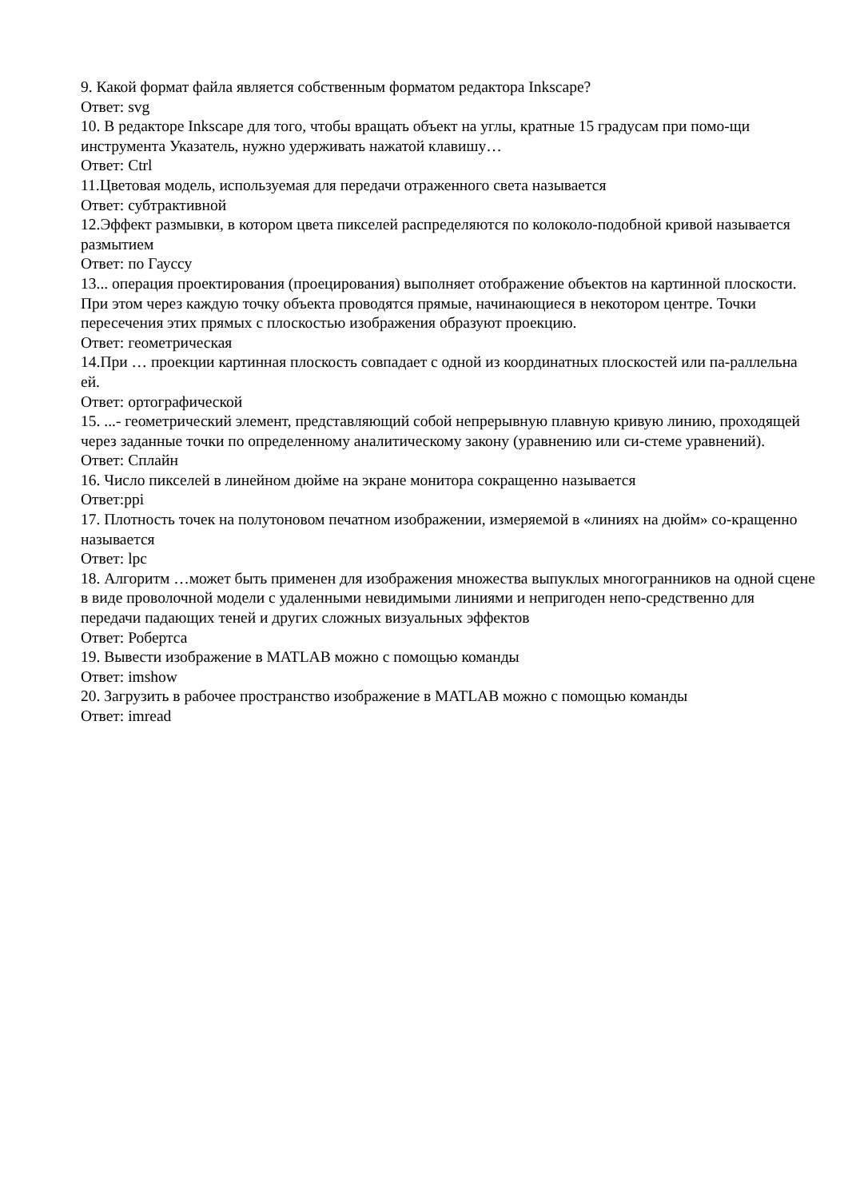9. Какой формат файла является собственным форматом редактора Inkscape?
Ответ: svg
10. В редакторе Inkscape для того, чтобы вращать объект на углы, кратные 15 градусам при помо-щи инструмента Указатель, нужно удерживать нажатой клавишу…
Ответ: Ctrl
11.Цветовая модель, используемая для передачи отраженного света называется
Ответ: субтрактивной
12.Эффект размывки, в котором цвета пикселей распределяются по колоколо-подобной кривой называется размытием
Ответ: по Гауссу
13... операция проектирования (проецирования) выполняет отображение объектов на картинной плоскости. При этом через каждую точку объекта проводятся прямые, начинающиеся в некотором центре. Точки пересечения этих прямых с плоскостью изображения образуют проекцию.
Ответ: геометрическая
14.При … проекции картинная плоскость совпадает с одной из координатных плоскостей или па-раллельна ей.
Ответ: ортографической
15. ...- геометрический элемент, представляющий собой непрерывную плавную кривую линию, проходящей через заданные точки по определенному аналитическому закону (уравнению или си-стеме уравнений).
Ответ: Сплайн
16. Число пикселей в линейном дюйме на экране монитора сокращенно называется
Ответ:ppi
17. Плотность точек на полутоновом печатном изображении, измеряемой в «линиях на дюйм» со-кращенно называется
Ответ: lpc
18. Алгоритм …может быть применен для изображения множества выпуклых многогранников на одной сцене в виде проволочной модели с удаленными невидимыми линиями и непригоден непо-средственно для передачи падающих теней и других сложных визуальных эффектов
Ответ: Робертса
19. Вывести изображение в MATLAB можно с помощью команды
Ответ: imshow
20. Загрузить в рабочее пространство изображение в MATLAB можно с помощью команды
Ответ: imread